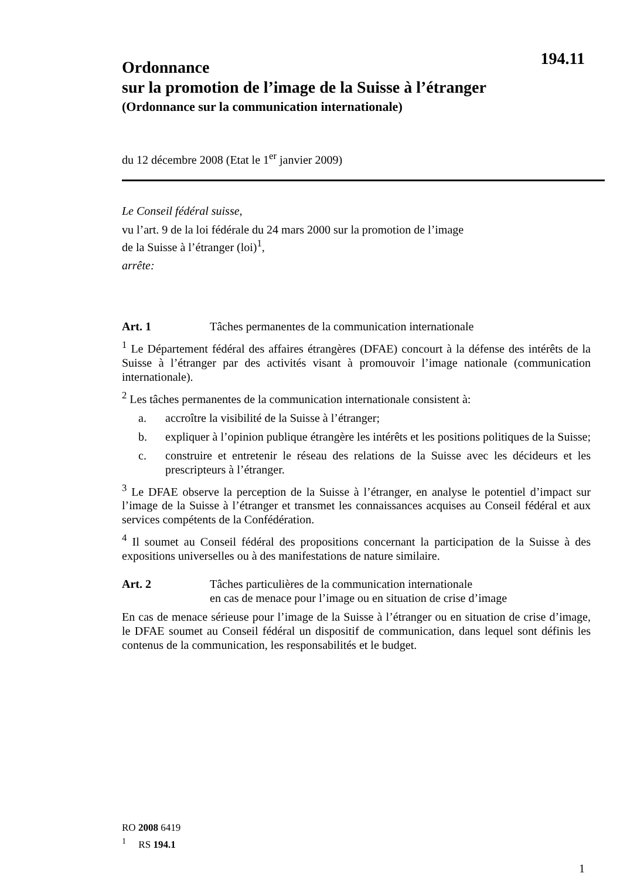194.11
Ordonnance
sur la promotion de l’image de la Suisse à l’étranger
(Ordonnance sur la communication internationale)
du 12 décembre 2008 (Etat le 1<sup>er</sup> janvier 2009)
Le Conseil fédéral suisse,
vu l’art. 9 de la loi fédérale du 24 mars 2000 sur la promotion de l’image
de la Suisse à l’étranger (loi)<sup>1</sup>,
arrête:
Art. 1 Tâches permanentes de la communication internationale
<sup>1</sup> Le Département fédéral des affaires étrangères (DFAE) concourt à la défense des intérêts de la Suisse à l’étranger par des activités visant à promouvoir l’image nationale (communication internationale).
<sup>2</sup> Les tâches permanentes de la communication internationale consistent à:
a. accroître la visibilité de la Suisse à l’étranger;
b. expliquer à l’opinion publique étrangère les intérêts et les positions politiques de la Suisse;
c. construire et entretenir le réseau des relations de la Suisse avec les décideurs et les prescripteurs à l’étranger.
<sup>3</sup> Le DFAE observe la perception de la Suisse à l’étranger, en analyse le potentiel d’impact sur l’image de la Suisse à l’étranger et transmet les connaissances acquises au Conseil fédéral et aux services compétents de la Confédération.
<sup>4</sup> Il soumet au Conseil fédéral des propositions concernant la participation de la Suisse à des expositions universelles ou à des manifestations de nature similaire.
Art. 2 Tâches particulières de la communication internationale
en cas de menace pour l’image ou en situation de crise d’image
En cas de menace sérieuse pour l’image de la Suisse à l’étranger ou en situation de crise d’image, le DFAE soumet au Conseil fédéral un dispositif de communication, dans lequel sont définis les contenus de la communication, les responsabilités et le budget.
RO 2008 6419
<sup>1</sup> RS 194.1
1